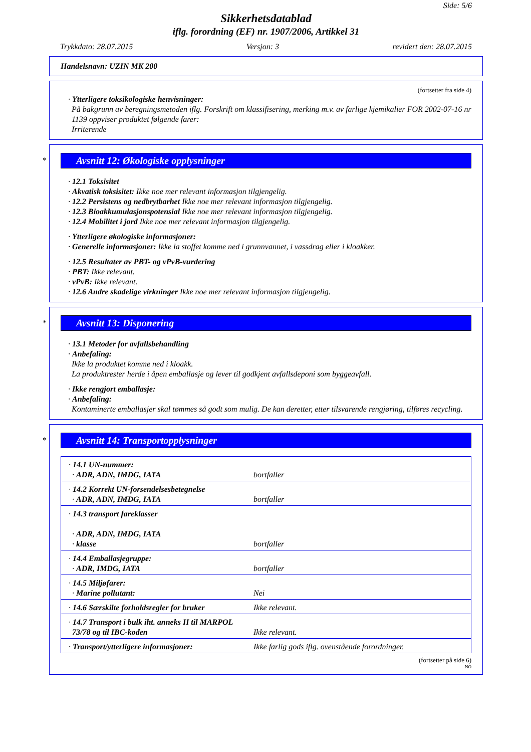Side: 5/6
Sikkerhetsdatablad
iflg. forordning (EF) nr. 1907/2006, Artikkel 31
Trykkdato: 28.07.2015 Versjon: 3 revidert den: 28.07.2015
Handelsnavn: UZIN MK 200
(fortsetter fra side 4)
· Ytterligere toksikologiske henvisninger:
På bakgrunn av beregningsmetoden iflg. Forskrift om klassifisering, merking m.v. av farlige kjemikalier FOR 2002-07-16 nr 1139 oppviser produktet følgende farer:
Irriterende
*
Avsnitt 12: Økologiske opplysninger
· 12.1 Toksisitet
· Akvatisk toksisitet: Ikke noe mer relevant informasjon tilgjengelig.
· 12.2 Persistens og nedbrytbarhet Ikke noe mer relevant informasjon tilgjengelig.
· 12.3 Bioakkumulasjonspotensial Ikke noe mer relevant informasjon tilgjengelig.
· 12.4 Mobilitet i jord Ikke noe mer relevant informasjon tilgjengelig.
· Ytterligere økologiske informasjoner:
· Generelle informasjoner: Ikke la stoffet komme ned i grunnvannet, i vassdrag eller i kloakker.
· 12.5 Resultater av PBT- og vPvB-vurdering
· PBT: Ikke relevant.
· vPvB: Ikke relevant.
· 12.6 Andre skadelige virkninger Ikke noe mer relevant informasjon tilgjengelig.
*
Avsnitt 13: Disponering
· 13.1 Metoder for avfallsbehandling
· Anbefaling:
Ikke la produktet komme ned i kloakk.
La produktrester herde i åpen emballasje og lever til godkjent avfallsdeponi som byggeavfall.
· Ikke rengjort emballasje:
· Anbefaling:
Kontaminerte emballasjer skal tømmes så godt som mulig. De kan deretter, etter tilsvarende rengjøring, tilføres recycling.
*
Avsnitt 14: Transportopplysninger
| · 14.1 UN-nummer: · ADR, ADN, IMDG, IATA | bortfaller |
| · 14.2 Korrekt UN-forsendelsesbetegnelse · ADR, ADN, IMDG, IATA | bortfaller |
| · 14.3 transport fareklasser · ADR, ADN, IMDG, IATA · klasse | bortfaller |
| · 14.4 Emballasjegruppe: · ADR, IMDG, IATA | bortfaller |
| · 14.5 Miljøfarer: · Marine pollutant: | Nei |
| · 14.6 Særskilte forholdsregler for bruker | Ikke relevant. |
| · 14.7 Transport i bulk iht. anneks II til MARPOL 73/78 og til IBC-koden | Ikke relevant. |
| · Transport/ytterligere informasjoner: | Ikke farlig gods iflg. ovenstående forordninger. |
(fortsetter på side 6)
NO